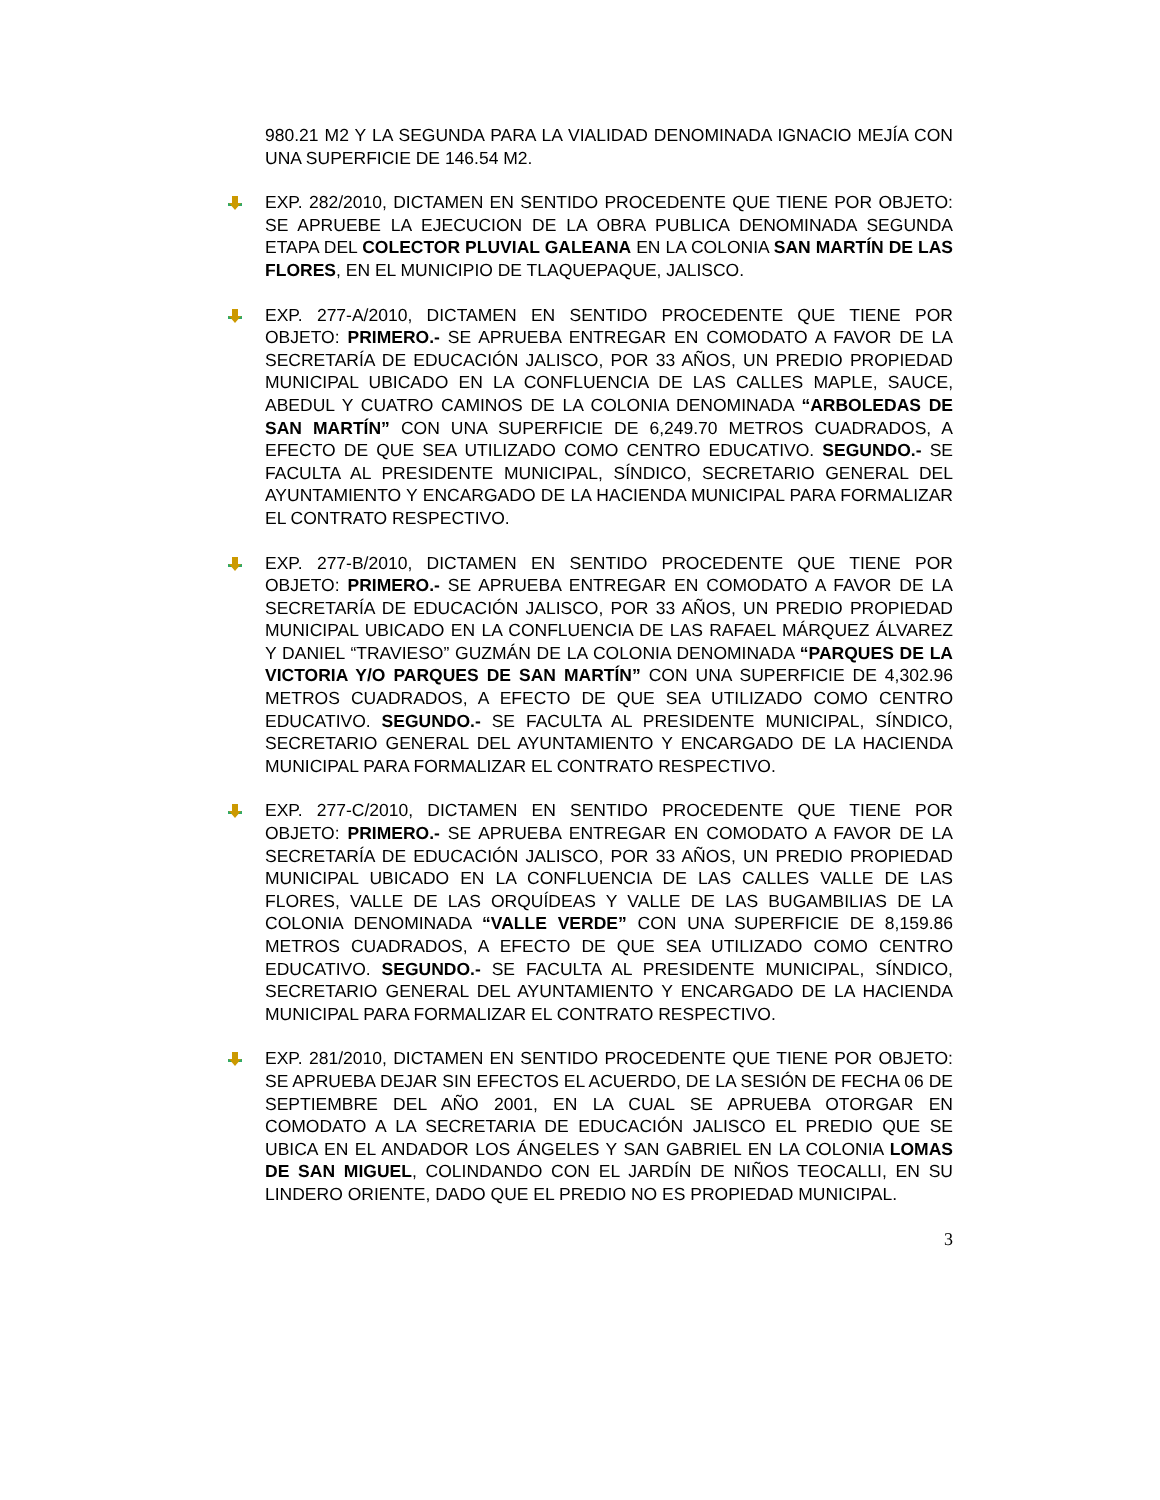980.21 M2 Y LA SEGUNDA PARA LA VIALIDAD DENOMINADA IGNACIO MEJÍA CON UNA SUPERFICIE DE 146.54 M2.
EXP. 282/2010, DICTAMEN EN SENTIDO PROCEDENTE QUE TIENE POR OBJETO: SE APRUEBE LA EJECUCION DE LA OBRA PUBLICA DENOMINADA SEGUNDA ETAPA DEL COLECTOR PLUVIAL GALEANA EN LA COLONIA SAN MARTÍN DE LAS FLORES, EN EL MUNICIPIO DE TLAQUEPAQUE, JALISCO.
EXP. 277-A/2010, DICTAMEN EN SENTIDO PROCEDENTE QUE TIENE POR OBJETO: PRIMERO.- SE APRUEBA ENTREGAR EN COMODATO A FAVOR DE LA SECRETARÍA DE EDUCACIÓN JALISCO, POR 33 AÑOS, UN PREDIO PROPIEDAD MUNICIPAL UBICADO EN LA CONFLUENCIA DE LAS CALLES MAPLE, SAUCE, ABEDUL Y CUATRO CAMINOS DE LA COLONIA DENOMINADA “ARBOLEDAS DE SAN MARTÍN” CON UNA SUPERFICIE DE 6,249.70 METROS CUADRADOS, A EFECTO DE QUE SEA UTILIZADO COMO CENTRO EDUCATIVO. SEGUNDO.- SE FACULTA AL PRESIDENTE MUNICIPAL, SÍNDICO, SECRETARIO GENERAL DEL AYUNTAMIENTO Y ENCARGADO DE LA HACIENDA MUNICIPAL PARA FORMALIZAR EL CONTRATO RESPECTIVO.
EXP. 277-B/2010, DICTAMEN EN SENTIDO PROCEDENTE QUE TIENE POR OBJETO: PRIMERO.- SE APRUEBA ENTREGAR EN COMODATO A FAVOR DE LA SECRETARÍA DE EDUCACIÓN JALISCO, POR 33 AÑOS, UN PREDIO PROPIEDAD MUNICIPAL UBICADO EN LA CONFLUENCIA DE LAS RAFAEL MÁRQUEZ ÁLVAREZ Y DANIEL “TRAVIESO” GUZMÁN DE LA COLONIA DENOMINADA “PARQUES DE LA VICTORIA Y/O PARQUES DE SAN MARTÍN” CON UNA SUPERFICIE DE 4,302.96 METROS CUADRADOS, A EFECTO DE QUE SEA UTILIZADO COMO CENTRO EDUCATIVO. SEGUNDO.- SE FACULTA AL PRESIDENTE MUNICIPAL, SÍNDICO, SECRETARIO GENERAL DEL AYUNTAMIENTO Y ENCARGADO DE LA HACIENDA MUNICIPAL PARA FORMALIZAR EL CONTRATO RESPECTIVO.
EXP. 277-C/2010, DICTAMEN EN SENTIDO PROCEDENTE QUE TIENE POR OBJETO: PRIMERO.- SE APRUEBA ENTREGAR EN COMODATO A FAVOR DE LA SECRETARÍA DE EDUCACIÓN JALISCO, POR 33 AÑOS, UN PREDIO PROPIEDAD MUNICIPAL UBICADO EN LA CONFLUENCIA DE LAS CALLES VALLE DE LAS FLORES, VALLE DE LAS ORQUÍDEAS Y VALLE DE LAS BUGAMBILIAS DE LA COLONIA DENOMINADA “VALLE VERDE” CON UNA SUPERFICIE DE 8,159.86 METROS CUADRADOS, A EFECTO DE QUE SEA UTILIZADO COMO CENTRO EDUCATIVO. SEGUNDO.- SE FACULTA AL PRESIDENTE MUNICIPAL, SÍNDICO, SECRETARIO GENERAL DEL AYUNTAMIENTO Y ENCARGADO DE LA HACIENDA MUNICIPAL PARA FORMALIZAR EL CONTRATO RESPECTIVO.
EXP. 281/2010, DICTAMEN EN SENTIDO PROCEDENTE QUE TIENE POR OBJETO: SE APRUEBA DEJAR SIN EFECTOS EL ACUERDO, DE LA SESIÓN DE FECHA 06 DE SEPTIEMBRE DEL AÑO 2001, EN LA CUAL SE APRUEBA OTORGAR EN COMODATO A LA SECRETARIA DE EDUCACIÓN JALISCO EL PREDIO QUE SE UBICA EN EL ANDADOR LOS ÁNGELES Y SAN GABRIEL EN LA COLONIA LOMAS DE SAN MIGUEL, COLINDANDO CON EL JARDÍN DE NIÑOS TEOCALLI, EN SU LINDERO ORIENTE, DADO QUE EL PREDIO NO ES PROPIEDAD MUNICIPAL.
3